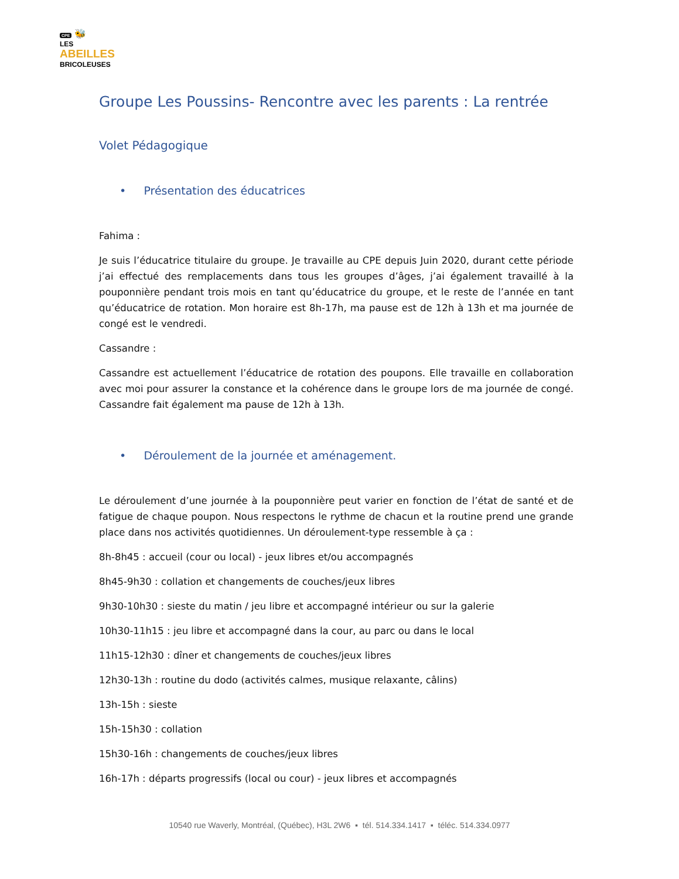CPE 🐝
LES
ABEILLES
BRICOLEUSES
Groupe Les Poussins- Rencontre avec les parents : La rentrée
Volet Pédagogique
• Présentation des éducatrices
Fahima :
Je suis l’éducatrice titulaire du groupe. Je travaille au CPE depuis Juin 2020, durant cette période j’ai effectué des remplacements dans tous les groupes d’âges, j’ai également travaillé à la pouponnière pendant trois mois en tant qu’éducatrice du groupe, et le reste de l’année en tant qu’éducatrice de rotation. Mon horaire est 8h-17h, ma pause est de 12h à 13h et ma journée de congé est le vendredi.
Cassandre :
Cassandre est actuellement l’éducatrice de rotation des poupons. Elle travaille en collaboration avec moi pour assurer la constance et la cohérence dans le groupe lors de ma journée de congé. Cassandre fait également ma pause de 12h à 13h.
• Déroulement de la journée et aménagement.
Le déroulement d’une journée à la pouponnière peut varier en fonction de l’état de santé et de fatigue de chaque poupon. Nous respectons le rythme de chacun et la routine prend une grande place dans nos activités quotidiennes. Un déroulement-type ressemble à ça :
8h-8h45 : accueil (cour ou local) - jeux libres et/ou accompagnés
8h45-9h30 : collation et changements de couches/jeux libres
9h30-10h30 : sieste du matin / jeu libre et accompagné intérieur ou sur la galerie
10h30-11h15 : jeu libre et accompagné dans la cour, au parc ou dans le local
11h15-12h30 : dîner et changements de couches/jeux libres
12h30-13h : routine du dodo (activités calmes, musique relaxante, câlins)
13h-15h : sieste
15h-15h30 : collation
15h30-16h : changements de couches/jeux libres
16h-17h : départs progressifs (local ou cour) - jeux libres et accompagnés
10540 rue Waverly, Montréal, (Québec), H3L 2W6 ▪ tél. 514.334.1417 ▪ téléc. 514.334.0977